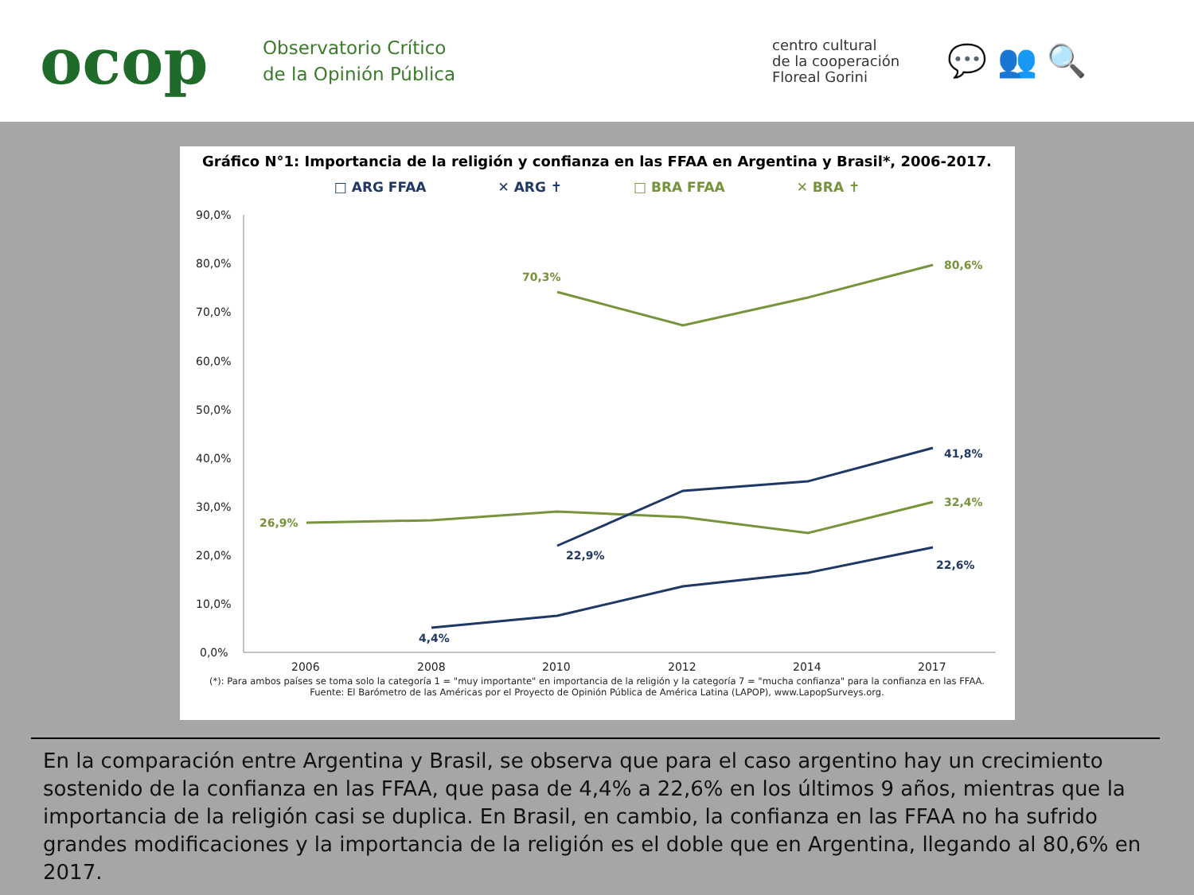ocop
Observatorio Crítico
de la Opinión Pública
centro cultural
de la cooperación
Floreal Gorini
💬 👥 🔍
Gráfico N°1: Importancia de la religión y confianza en las FFAA en Argentina y Brasil*, 2006-2017.
□ ARG FFAA ✕ ARG ✝ □ BRA FFAA ✕ BRA ✝
90,0%
80,0%
70,0%
60,0%
50,0%
40,0%
30,0%
20,0%
10,0%
0,0%
2006
2008
2010
2012
2014
2017
70,3%
80,6%
26,9%
32,4%
22,9%
41,8%
4,4%
22,6%
(*): Para ambos países se toma solo la categoría 1 = "muy importante" en importancia de la religión y la categoría 7 = "mucha confianza" para la confianza en las FFAA. Fuente: El Barómetro de las Américas por el Proyecto de Opinión Pública de América Latina (LAPOP), www.LapopSurveys.org.
En la comparación entre Argentina y Brasil, se observa que para el caso argentino hay un crecimiento sostenido de la confianza en las FFAA, que pasa de 4,4% a 22,6% en los últimos 9 años, mientras que la importancia de la religión casi se duplica. En Brasil, en cambio, la confianza en las FFAA no ha sufrido grandes modificaciones y la importancia de la religión es el doble que en Argentina, llegando al 80,6% en 2017.